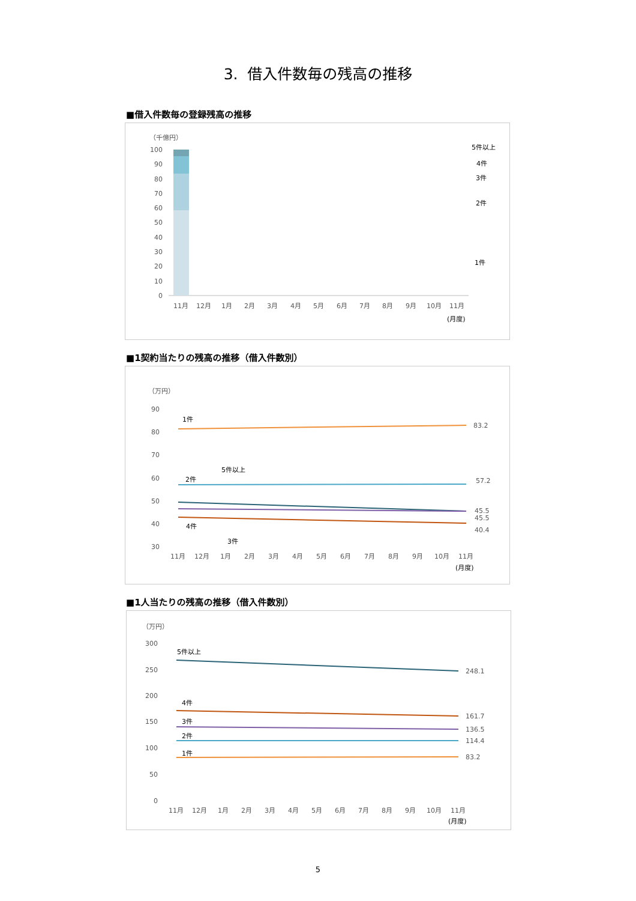3. 借入件数毎の残高の推移
■借入件数毎の登録残高の推移
（千億円）
100
90
80
70
60
50
40
30
20
10
0
11月
12月
1月
2月
3月
4月
5月
6月
7月
8月
9月
10月
11月
(月度)
5件以上
4件
3件
2件
1件
■1契約当たりの残高の推移（借入件数別）
（万円）
90
80
70
60
50
40
30
1件
5件以上
2件
4件
3件
83.2
57.2
45.5
45.5
40.4
11月
12月
1月
2月
3月
4月
5月
6月
7月
8月
9月
10月
11月
(月度)
■1人当たりの残高の推移（借入件数別）
（万円）
300
250
200
150
100
50
0
5件以上
4件
3件
2件
1件
248.1
161.7
136.5
114.4
83.2
11月
12月
1月
2月
3月
4月
5月
6月
7月
8月
9月
10月
11月
(月度)
5